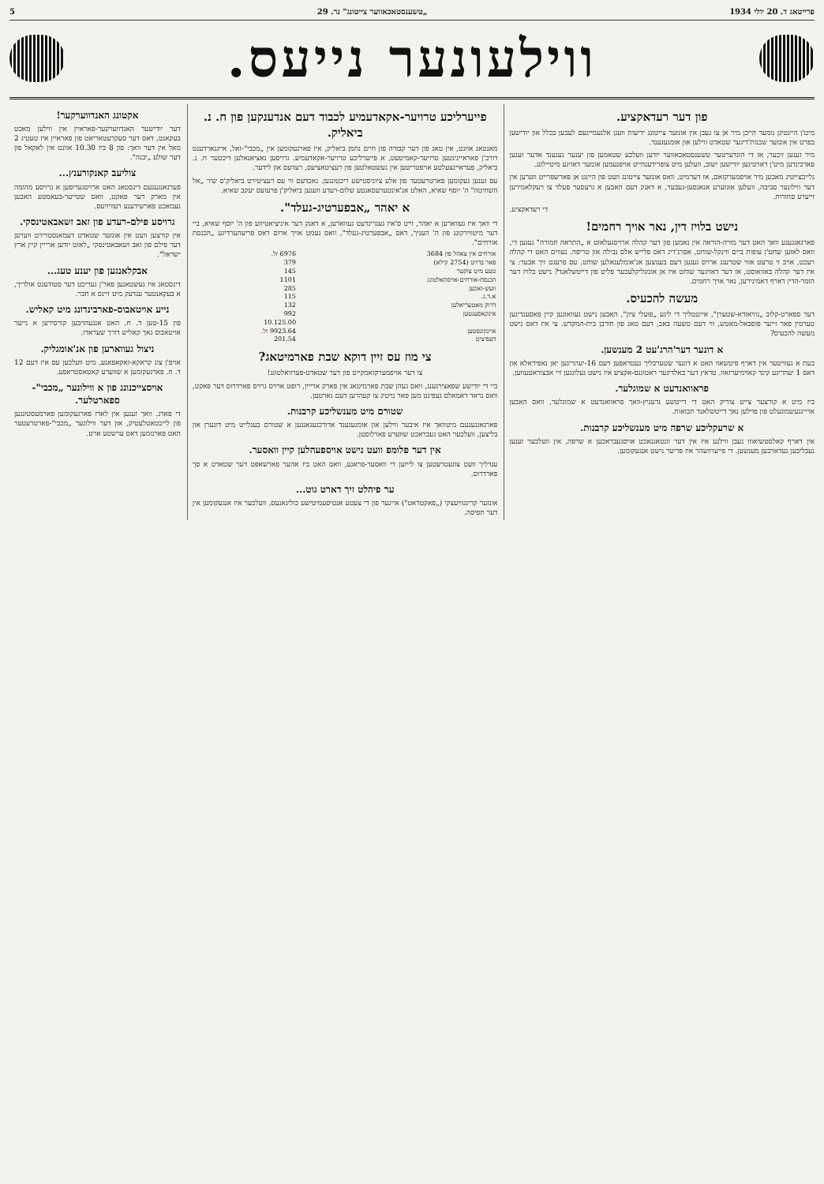פרייטאג ד. 20 יולי 1934 „טשענסטאכאווער צייטונג" נר. 29 5
ווילעונער נייעס.
פון דער רעדאקציע.
מיט'ן היינטיגן נומער הייבן מיר אן צו געבן אין אונזער צייטונג ידיעות וועגן אלגעמיינעם לעבען בכלל און יודישען בפרט אין אונזער שכנות'דיגער שטאדט ווילען און אומגעגענד.
מיר זענען זיכער, אז די הונדערטער טשענסטאכאווער יודען וועלכע שטאמען פון יענער געגענד אדער זענען פארבינדען מיט'ן דארטיגען יודישען ישוב, וועלען מיט צופרידענהייט אויפנעמען אונזער דאזיגע מיטיילונג.
גלייכצייטיג מאכען מיר אויפמערקזאם, אז דערמיט, וואס אונזער צייטונג וועט פון היינט אן פארשפרייט ווערען אין דער ווילונער סביבה, וועלען אונזערע אנאנסען-געבער, א דאנק דעם האבען א גרעסער פעלד צו רעקלאמירען זייערע סחורות.
די רעדאקציע.
נישט בלויז דין, נאר אויך רחמים!
פארגאנגענע וואך האט דער מורה-הוראה אין נאמען פון דער קהלה ארויסגעלאזט א „התראה חמורה" געגען די, וואס לאזען שחט'ן עופות ביים ווינקל-שוחט, אסרנ'דיג דאס פלייש אלס נבילה און טריפה. נעווים האט די קהלה רעכט, אויב זי טרעט אזוי שטרענג ארויס געגען דעם בענוצען אנ'אומלעגאלען שוחט. עס פרעגט זיך אבער: צי איז דער קהלה באוואוסט, אז דער דאזיגער שוחט איז אן אומגליקלעכער פליט פון דייטשלאנד? נישט בלויז דער הומר-הדין דארף דאמינירען, נאר אויך רחמים.
מעשה להכעיס.
דער ספארט-קלוב „גוויאזדא-שטערן", אייגנטליך די ליגע „פועלי ציון", האבען נישט געוואונען קיין פאסענדיגען טערמין פאר זייער פוסבאל-מאטש, ווי דעם טשעה באב, דעם טאג פון חורבן בית-המקדש. צי איז דאס נישט מעשה להכעיס?
א דונער דער'הרג'עט 2 מענשען.
בעת א געוויטער אין דארף פיטשאוו האט א דונער שטערבליך געטראפען דעם 16-יעהריגען יאן נאפיראלא און דאס 1 יעהריגע קינד קאזימיערזאוו. טראץ דער באלדיגער ראטונגס-אקציע איז נישט געלונגען זיי אבצוראטעווען.
פראוואנדעט א שמוגלער.
ביז מיט א קורצער צייט צוריק האט די דייטשע גרעניץ-וואך פראוואנדעט א שמוגלער, וואס האבען אריינגעשמוגעלט פון פוילען נאך דייטשלאנד תבואות.
א שרעקליכע שרפה מיט מענשליכע קרבנות.
אין דארף קאלסטשיאווו נעבן ווילנע איז אין דער זונטאגנאכט אויסגעבראכען א שרפה, אין וועלכער זענען נעבליבען געדארבען מענשען. די פייערוועהר איז פריער נישט אנגעקומען.
פייערליכע טרויער-אקאדעמיע לכבוד דעם אנדענקען פון ח. נ. ביאליק.
מאנטאג אוונט, אין טאג פון דער קבורה פון חיים נחמן ביאליק, איז פארגעקומען אין „מכבי"-זאל, אייגנארדענט דורכ'ן פאראייניגטען טרויער-קאמיטעט, א פייערליכע טרויער-אקאדעמיע. גרויסען נאציאנאלען דיכטער ח. נ. ביאליק, פעראיינצעלטע אויפטריטען אין געשטאלטען פון רעציטאציעס, רעדעס און לידער.
עס זענען געקומען פארטרעטער פון אלע ציוניסטישע ריכטונגען. נאכדעם ווי עס רעציטירט ביאליק'ס שיר „אל השחיטה" ה' יוסף שאיא, האלט אנ'אינטערעסאנטע שלום-רעדע וועגען ביאליק'ן פרעזעס יעקב שאיא.
א יאהר „אבפערטיג-געלד".
די וואך איז געווארען א יאהר, זייט ס'איז געגרינדעט געווארען, א דאנק דער איניציאטיווע פון ה' יוסף שאיא, ביי דער מיטווירקונג פון ה' העניך, דאס „אבפערטיג-געלד", וואס נעמט אויך ארום דאס פריעהערדיגע „הכנסת אורחים".
| אורחים אין צאהל פון 3684 | 6976 זל. |
| פאר ברויט (2754 קילא) | 379 |
| טעע מיט צוקער | 145 |
| הכנסת-אורחים-אויסהאלטונג | 1101 |
| וועש-זאכען | 285 |
| א.ד.ג. | 115 |
| דרוק מאטעריאלען | 132 |
| אינקאסענטען | 992 |
| | 10.125.00 |
| איינקונפטען | 9923.64 זל. |
| דעפיציט | 201.54 |
צי מוז עס זיין דוקא שבת פארמיטאג?
צו דער אויפמערקזאמקייט פון דער שטאדט-פערוואלטונג!
ביי די יודישע שפאצירגענג, וואס געהן שבת פארמיטאג אין פארק ארייין, רופט ארויס גרויס פארדרוס דער פאקט, וואס נראד דאמאלס געפינט מען פאר נויטיג צו קעהרען דעם גארטען.
שטורם מיט מענשליכע קרבנות.
פארגאנגענעם מיטוואך איז איבער ווילען און אומגעגענד אדורכגעגאנגען א שטורם בעגלייט מיט דונערן און בליצען, וועלכער האט געבראכט שווערע פארלוסטן.
אין דער פלומפ וועט נישט אויספעהלען קיין וואסער.
ענדליך וועט צוגעטרעטען צו לייזען די וואסער-פראגע, וואס האט ביז אהער פארשאפט דער שטאדט א סך פארדרוס.
ער פיהלט זיך דארט גוט...
אונזער קרינגוויעצקי („פאקטראט") איינער פון די צעטע אנטיסעמיטישע כוליגאנעס, וועלכער איז אנגעקומען אין דער תפיסה.
אקטונג האנדווערקער!
דער יודישער האנדווערקער-פאראיין אין ווילען מאכט בעקאנט, דאס דער סעקרעטאריאט פון פאראיין איז טעטיג 2 מאל אין דער וואך: פון 8 ביז 10.30 אוונט אין לאקאל פון דער שולע „יבנה".
צוליעב קאנקורענץ...
פערגאנגענעם דינסטאג האט ארויסגערופען א גרויסע מהומה אין מארק דער פאקט, וואס שטייער-בעאמטע האבען געמאכט פארשידענע רעוויזיעס.
גרויסע פילם-רעדע פון זאב זשאבאטינסקי.
אין קורצען וועט אין אונזער שטאדט דעמאנסטרירט ווערען דער פילם פון זאב זשאבאטינסקי „לאזט יודען ארייין קיין ארץ ישראל".
אבקלאנגען פון יענע טעג...
דינסטאג איז געשטאנען פאר'ן געריכט דער סטודענט אולריך, א בעקאנטער ענדעק מיט זיינס א חבר.
נייע אויטאבוס-פארבינדונג מיט קאליש.
פון 15-טען ד. ח. האט אנגעהויבען קורסירען א נייער אויטאבוס נאך קאליש דורך שעראדז.
ניצול געווארען פון אנ'אומגליק.
אויפ'ן צוג קראקא-זאקאפאנע, מיט וועלכען עס איז דעם 12 ד. ח. פארגעקומען א שווערע קאטאסטראפע.
אויסצייכנונג פון א ווילונער „מכבי"-ספארטלער.
די פארג. וואך זענען אין לאדז פארגעקומען פארמעסטונגען פון לייכטאטלעטיק, און דער ווילונער „מכבי"-פארטרעטער האט פארנומען דאס ערשטע ארט.